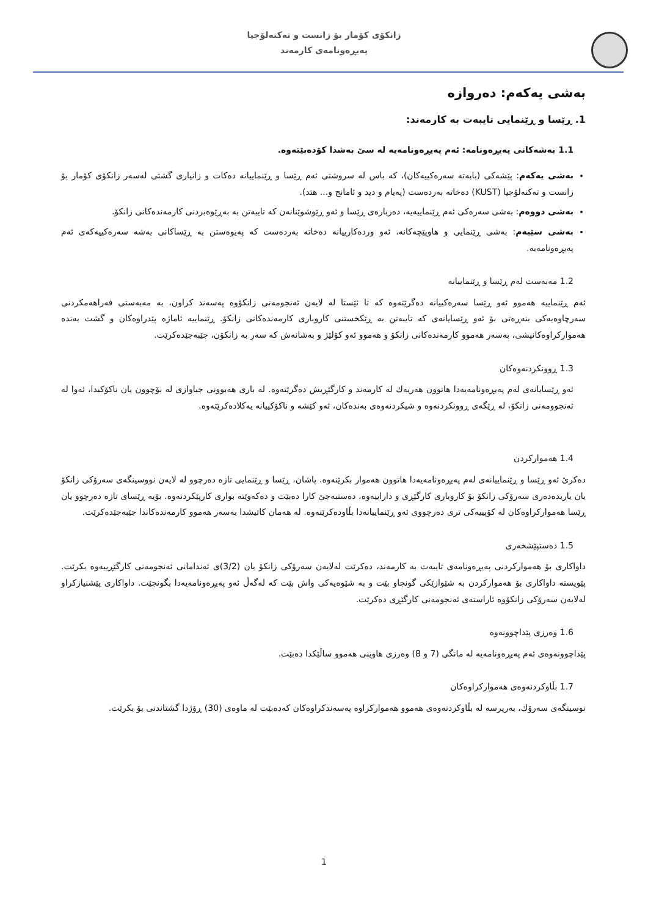زانكۆی كۆمار بۆ زانست و تەكنەلۆجیا
پەیڕەونامەی كارمەند
بەشی یەكەم: دەروازە
1. ڕێسا و ڕێنمایی تایبەت بە كارمەند:
1.1 بەشەكانی پەیڕەونامە: ئەم پەیڕەونامەیە لە سێ بەشدا كۆدەبێتەوە.
بەشی یەكەم: پێشەكی (بابەتە سەرەكییەكان)، كە باس لە سروشتی ئەم ڕێسا و ڕێنماییانە دەكات و زانیاری گشتی لەسەر زانكۆی كۆمار بۆ زانست و تەكنەلۆجیا (KUST) دەخاتە بەردەست (پەیام و دید و ئامانج و... هتد).
بەشی دووەم: بەشی سەرەكی ئەم ڕێنماییەیە، دەربارەی ڕێسا و ئەو ڕێوشوێنانەن كە تایبەتن بە بەڕێوەبردنی كارمەندەكانی زانكۆ.
بەشی سێیەم: بەشی ڕێنمایی و هاوپێچەكانە، ئەو وردەكارییانە دەخاتە بەردەست كە پەیوەستن بە ڕێساكانی بەشە سەرەكییەكەی ئەم پەیڕەونامەیە.
1.2 مەبەست لەم ڕێسا و ڕێنماییانە
ئەم ڕێنماییە هەموو ئەو ڕێسا سەرەكییانە دەگرێتەوە كە تا ئێستا لە لایەن ئەنجومەنی زانكۆوە پەسەند كراون، بە مەبەستی فەراهەمكردنی سەرچاوەیەكی بنەڕەتی بۆ ئەو ڕێسایانەی كە تایبەتن بە ڕێكخستنی كاروباری كارمەندەكانی زانكۆ. ڕێنماییە ئاماژە پێدراوەكان و گشت بەندە هەمواركراوەكانیشی، بەسەر هەموو كارمەندەكانی زانكۆ و هەموو ئەو كۆلێژ و بەشانەش كە سەر بە زانكۆن، جێبەجێدەكرێت.
1.3 ڕوونكردنەوەكان
ئەو ڕێسایانەی لەم پەیڕەونامەیەدا هاتوون هەریەك لە كارمەند و كارگێڕیش دەگرێتەوە. لە باری هەبوونی جیاوازی لە بۆچوون یان ناكۆكیدا، ئەوا لە ئەنجوومەنی زانكۆ، لە ڕێگەی ڕوونكردنەوە و شیكردنەوەی بەندەكان، ئەو كێشە و ناكۆكییانە یەكلادەكرێتەوە.
1.4 هەمواركردن
دەكرێ ئەو ڕێسا و ڕێنماییانەی لەم پەیڕەونامەیەدا هاتوون هەموار بكرێنەوە. پاشان، ڕێسا و ڕێنمایی تازە دەرچوو لە لایەن نووسینگەی سەرۆكی زانكۆ یان یاریدەدەری سەرۆكی زانكۆ بۆ كاروباری كارگێڕی و داراییەوە، دەستبەجێ كارا دەبێت و دەكەوێتە بواری كارپێكردنەوە. بۆیە ڕێسای تازە دەرچوو یان ڕێسا هەمواركراوەكان لە كۆپییەكی تری دەرچووی ئەو ڕێنماییانەدا بڵاودەكرێنەوە. لە هەمان كاتیشدا بەسەر هەموو كارمەندەكاندا جێبەجێدەكرێت.
1.5 دەستپێشخەری
داواكاری بۆ هەمواركردنی پەیڕەونامەی تایبەت بە كارمەند، دەكرێت لەلایەن سەرۆكی زانكۆ یان (3/2)ی ئەندامانی ئەنجومەنی كارگێڕییەوە بكرێت. پێویستە داواكاری بۆ هەمواركردن بە شێوازێكی گونجاو بێت و بە شێوەیەكی واش بێت كە لەگەڵ ئەو پەیڕەونامەیەدا بگونجێت. داواكاری پێشنیازكراو لەلایەن سەرۆكی زانكۆوە ئاراستەی ئەنجومەنی كارگێڕی دەكرێت.
1.6 وەرزی پێداچوونەوە
پێداچوونەوەی ئەم پەیڕەونامەیە لە مانگی (7 و 8) وەرزی هاوینی هەموو ساڵێكدا دەبێت.
1.7 بڵاوكردنەوەی هەمواركراوەكان
نوسینگەی سەرۆك، بەرپرسە لە بڵاوكردنەوەی هەموو هەمواركراوە پەسەندكراوەكان كەدەبێت لە ماوەی (30) ڕۆژدا گشتاندنی بۆ بكرێت.
1